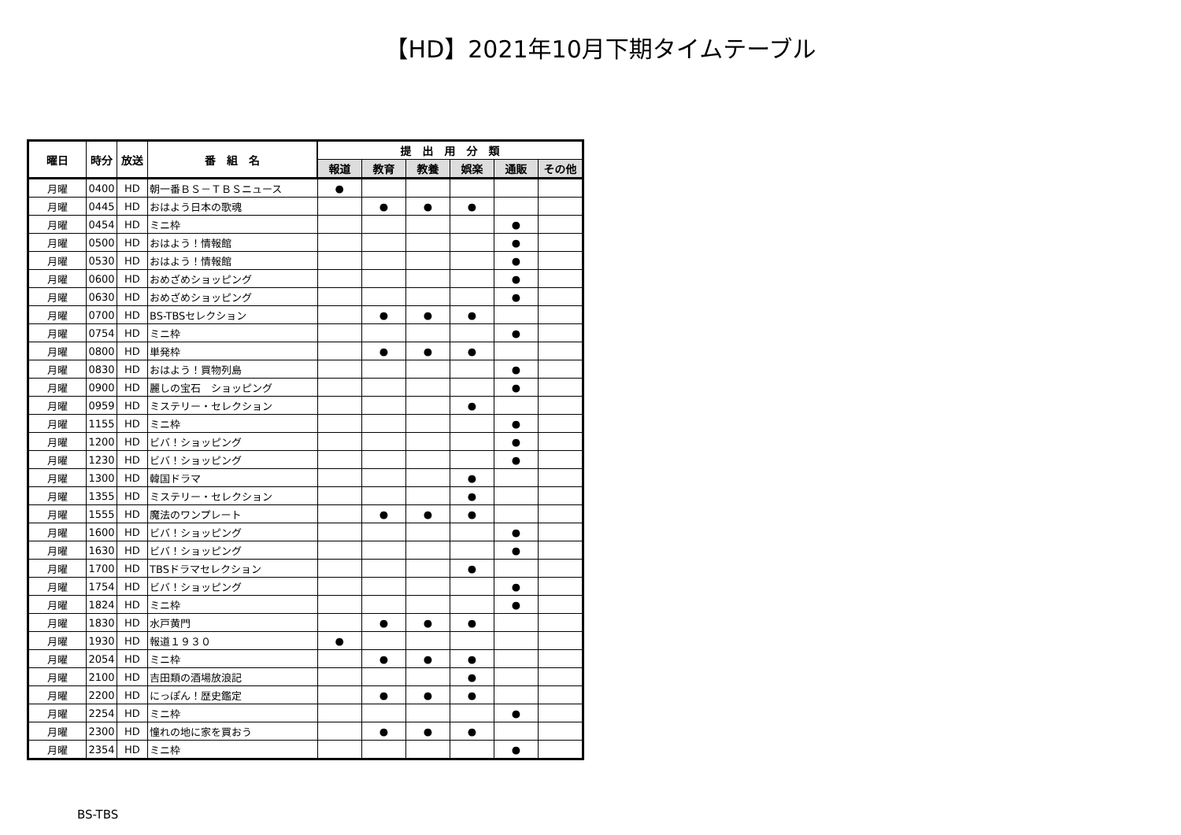【HD】2021年10月下期タイムテーブル
| 曜日 | 時分 | 放送 | 番 組 名 | 提 出 用 分 類 | | | | | |
| --- | --- | --- | --- | --- | --- | --- | --- | --- | --- |
| | | | | 報道 | 教育 | 教養 | 娯楽 | 通販 | その他 |
| 月曜 | 0400 | HD | 朝一番ＢＳ－ＴＢＳニュース | ● | | | | | |
| 月曜 | 0445 | HD | おはよう日本の歌魂 | | ● | ● | ● | | |
| 月曜 | 0454 | HD | ミニ枠 | | | | | ● | |
| 月曜 | 0500 | HD | おはよう！情報館 | | | | | ● | |
| 月曜 | 0530 | HD | おはよう！情報館 | | | | | ● | |
| 月曜 | 0600 | HD | おめざめショッピング | | | | | ● | |
| 月曜 | 0630 | HD | おめざめショッピング | | | | | ● | |
| 月曜 | 0700 | HD | BS-TBSセレクション | | ● | ● | ● | | |
| 月曜 | 0754 | HD | ミニ枠 | | | | | ● | |
| 月曜 | 0800 | HD | 単発枠 | | ● | ● | ● | | |
| 月曜 | 0830 | HD | おはよう！買物列島 | | | | | ● | |
| 月曜 | 0900 | HD | 麗しの宝石 ショッピング | | | | | ● | |
| 月曜 | 0959 | HD | ミステリー・セレクション | | | | ● | | |
| 月曜 | 1155 | HD | ミニ枠 | | | | | ● | |
| 月曜 | 1200 | HD | ビバ！ショッピング | | | | | ● | |
| 月曜 | 1230 | HD | ビバ！ショッピング | | | | | ● | |
| 月曜 | 1300 | HD | 韓国ドラマ | | | | ● | | |
| 月曜 | 1355 | HD | ミステリー・セレクション | | | | ● | | |
| 月曜 | 1555 | HD | 魔法のワンプレート | | ● | ● | ● | | |
| 月曜 | 1600 | HD | ビバ！ショッピング | | | | | ● | |
| 月曜 | 1630 | HD | ビバ！ショッピング | | | | | ● | |
| 月曜 | 1700 | HD | TBSドラマセレクション | | | | ● | | |
| 月曜 | 1754 | HD | ビバ！ショッピング | | | | | ● | |
| 月曜 | 1824 | HD | ミニ枠 | | | | | ● | |
| 月曜 | 1830 | HD | 水戸黄門 | | ● | ● | ● | | |
| 月曜 | 1930 | HD | 報道１９３０ | ● | | | | | |
| 月曜 | 2054 | HD | ミニ枠 | | ● | ● | ● | | |
| 月曜 | 2100 | HD | 吉田類の酒場放浪記 | | | | ● | | |
| 月曜 | 2200 | HD | にっぽん！歴史鑑定 | | ● | ● | ● | | |
| 月曜 | 2254 | HD | ミニ枠 | | | | | ● | |
| 月曜 | 2300 | HD | 憧れの地に家を買おう | | ● | ● | ● | | |
| 月曜 | 2354 | HD | ミニ枠 | | | | | ● | |
BS-TBS